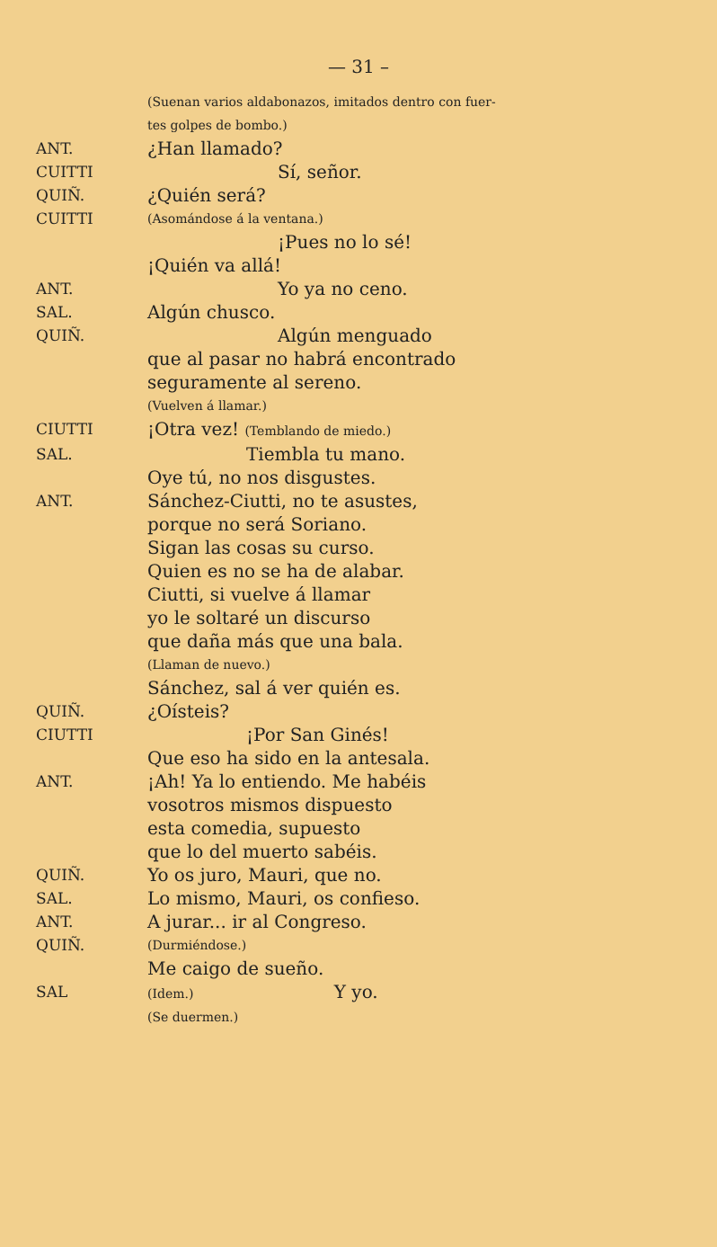— 31 –
(Suenan varios aldabonazos, imitados dentro con fuer-
tes golpes de bombo.)
ANT.
¿Han llamado?
CUITTI
Sí, señor.
QUIÑ.
¿Quién será?
CUITTI
(Asomándose á la ventana.)
¡Pues no lo sé!
¡Quién va allá!
ANT.
Yo ya no ceno.
SAL.
Algún chusco.
QUIÑ.
Algún menguado
que al pasar no habrá encontrado
seguramente al sereno.
(Vuelven á llamar.)
CIUTTI
¡Otra vez! (Temblando de miedo.)
SAL.
Tiembla tu mano.
Oye tú, no nos disgustes.
ANT.
Sánchez-Ciutti, no te asustes,
porque no será Soriano.
Sigan las cosas su curso.
Quien es no se ha de alabar.
Ciutti, si vuelve á llamar
yo le soltaré un discurso
que daña más que una bala.
(Llaman de nuevo.)
Sánchez, sal á ver quién es.
QUIÑ.
¿Oísteis?
CIUTTI
¡Por San Ginés!
Que eso ha sido en la antesala.
ANT.
¡Ah! Ya lo entiendo. Me habéis
vosotros mismos dispuesto
esta comedia, supuesto
que lo del muerto sabéis.
QUIÑ.
Yo os juro, Mauri, que no.
SAL.
Lo mismo, Mauri, os confieso.
ANT.
A jurar... ir al Congreso.
QUIÑ.
(Durmiéndose.)
Me caigo de sueño.
SAL
(Idem.) Y yo.
(Se duermen.)